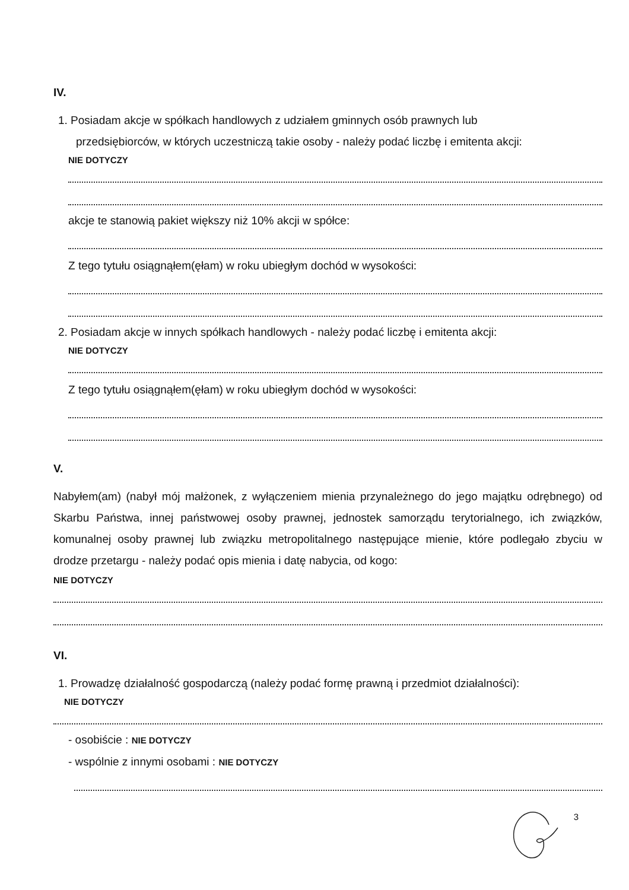IV.
1. Posiadam akcje w spółkach handlowych z udziałem gminnych osób prawnych lub
przedsiębiorców, w których uczestniczą takie osoby - należy podać liczbę i emitenta akcji:
NIE DOTYCZY
akcje te stanowią pakiet większy niż 10% akcji w spółce:
Z tego tytułu osiągnąłem(ęłam) w roku ubiegłym dochód w wysokości:
2. Posiadam akcje w innych spółkach handlowych - należy podać liczbę i emitenta akcji:
NIE DOTYCZY
Z tego tytułu osiągnąłem(ęłam) w roku ubiegłym dochód w wysokości:
V.
Nabyłem(am) (nabył mój małżonek, z wyłączeniem mienia przynależnego do jego majątku odrębnego) od Skarbu Państwa, innej państwowej osoby prawnej, jednostek samorządu terytorialnego, ich związków, komunalnej osoby prawnej lub związku metropolitalnego następujące mienie, które podlegało zbyciu w drodze przetargu - należy podać opis mienia i datę nabycia, od kogo:
NIE DOTYCZY
VI.
1. Prowadzę działalność gospodarczą (należy podać formę prawną i przedmiot działalności):
NIE DOTYCZY
- osobiście : NIE DOTYCZY
- wspólnie z innymi osobami : NIE DOTYCZY
3